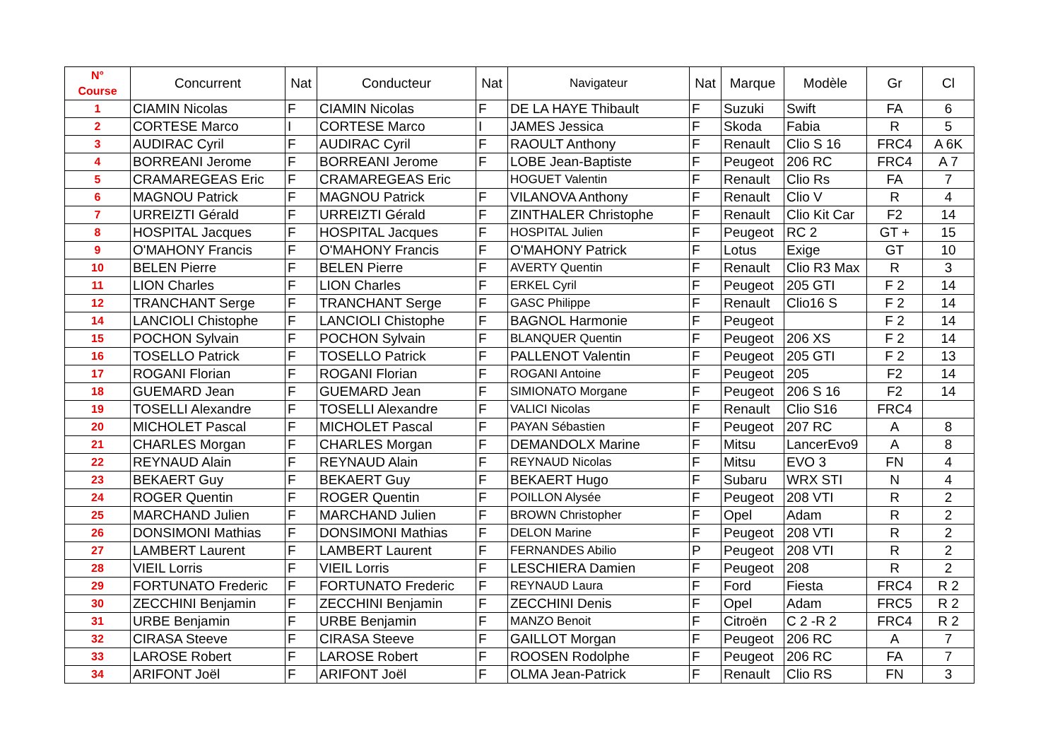| N° Course | Concurrent | Nat | Conducteur | Nat | Navigateur | Nat | Marque | Modèle | Gr | Cl |
| --- | --- | --- | --- | --- | --- | --- | --- | --- | --- | --- |
| 1 | CIAMIN Nicolas | F | CIAMIN Nicolas | F | DE LA HAYE Thibault | F | Suzuki | Swift | FA | 6 |
| 2 | CORTESE Marco | I | CORTESE Marco | I | JAMES Jessica | F | Skoda | Fabia | R | 5 |
| 3 | AUDIRAC Cyril | F | AUDIRAC Cyril | F | RAOULT Anthony | F | Renault | Clio S 16 | FRC4 | A 6K |
| 4 | BORREANI Jerome | F | BORREANI Jerome | F | LOBE Jean-Baptiste | F | Peugeot | 206 RC | FRC4 | A 7 |
| 5 | CRAMAREGEAS Eric | F | CRAMAREGEAS Eric | | HOGUET Valentin | F | Renault | Clio Rs | FA | 7 |
| 6 | MAGNOU Patrick | F | MAGNOU Patrick | F | VILANOVA Anthony | F | Renault | Clio V | R | 4 |
| 7 | URREIZTI Gérald | F | URREIZTI Gérald | F | ZINTHALER Christophe | F | Renault | Clio Kit Car | F2 | 14 |
| 8 | HOSPITAL Jacques | F | HOSPITAL Jacques | F | HOSPITAL Julien | F | Peugeot | RC 2 | GT + | 15 |
| 9 | O'MAHONY Francis | F | O'MAHONY Francis | F | O'MAHONY Patrick | F | Lotus | Exige | GT | 10 |
| 10 | BELEN Pierre | F | BELEN Pierre | F | AVERTY Quentin | F | Renault | Clio R3 Max | R | 3 |
| 11 | LION Charles | F | LION Charles | F | ERKEL Cyril | F | Peugeot | 205 GTI | F 2 | 14 |
| 12 | TRANCHANT Serge | F | TRANCHANT Serge | F | GASC Philippe | F | Renault | Clio16 S | F 2 | 14 |
| 14 | LANCIOLI Chistophe | F | LANCIOLI Chistophe | F | BAGNOL Harmonie | F | Peugeot | | F 2 | 14 |
| 15 | POCHON Sylvain | F | POCHON Sylvain | F | BLANQUER Quentin | F | Peugeot | 206 XS | F 2 | 14 |
| 16 | TOSELLO Patrick | F | TOSELLO Patrick | F | PALLENOT Valentin | F | Peugeot | 205 GTI | F 2 | 13 |
| 17 | ROGANI Florian | F | ROGANI Florian | F | ROGANI Antoine | F | Peugeot | 205 | F2 | 14 |
| 18 | GUEMARD Jean | F | GUEMARD Jean | F | SIMIONATO Morgane | F | Peugeot | 206 S 16 | F2 | 14 |
| 19 | TOSELLI Alexandre | F | TOSELLI Alexandre | F | VALICI Nicolas | F | Renault | Clio S16 | FRC4 | |
| 20 | MICHOLET Pascal | F | MICHOLET Pascal | F | PAYAN Sébastien | F | Peugeot | 207 RC | A | 8 |
| 21 | CHARLES Morgan | F | CHARLES Morgan | F | DEMANDOLX Marine | F | Mitsu | LancerEvo9 | A | 8 |
| 22 | REYNAUD Alain | F | REYNAUD Alain | F | REYNAUD Nicolas | F | Mitsu | EVO 3 | FN | 4 |
| 23 | BEKAERT Guy | F | BEKAERT Guy | F | BEKAERT Hugo | F | Subaru | WRX STI | N | 4 |
| 24 | ROGER Quentin | F | ROGER Quentin | F | POILLON Alysée | F | Peugeot | 208 VTI | R | 2 |
| 25 | MARCHAND Julien | F | MARCHAND Julien | F | BROWN Christopher | F | Opel | Adam | R | 2 |
| 26 | DONSIMONI Mathias | F | DONSIMONI Mathias | F | DELON Marine | F | Peugeot | 208 VTI | R | 2 |
| 27 | LAMBERT Laurent | F | LAMBERT Laurent | F | FERNANDES Abilio | P | Peugeot | 208 VTI | R | 2 |
| 28 | VIEIL Lorris | F | VIEIL Lorris | F | LESCHIERA Damien | F | Peugeot | 208 | R | 2 |
| 29 | FORTUNATO Frederic | F | FORTUNATO Frederic | F | REYNAUD Laura | F | Ford | Fiesta | FRC4 | R 2 |
| 30 | ZECCHINI Benjamin | F | ZECCHINI Benjamin | F | ZECCHINI Denis | F | Opel | Adam | FRC5 | R 2 |
| 31 | URBE Benjamin | F | URBE Benjamin | F | MANZO Benoit | F | Citroën | C 2 -R 2 | FRC4 | R 2 |
| 32 | CIRASA Steeve | F | CIRASA Steeve | F | GAILLOT Morgan | F | Peugeot | 206 RC | A | 7 |
| 33 | LAROSE Robert | F | LAROSE Robert | F | ROOSEN Rodolphe | F | Peugeot | 206 RC | FA | 7 |
| 34 | ARIFONT Joël | F | ARIFONT Joël | F | OLMA Jean-Patrick | F | Renault | Clio RS | FN | 3 |